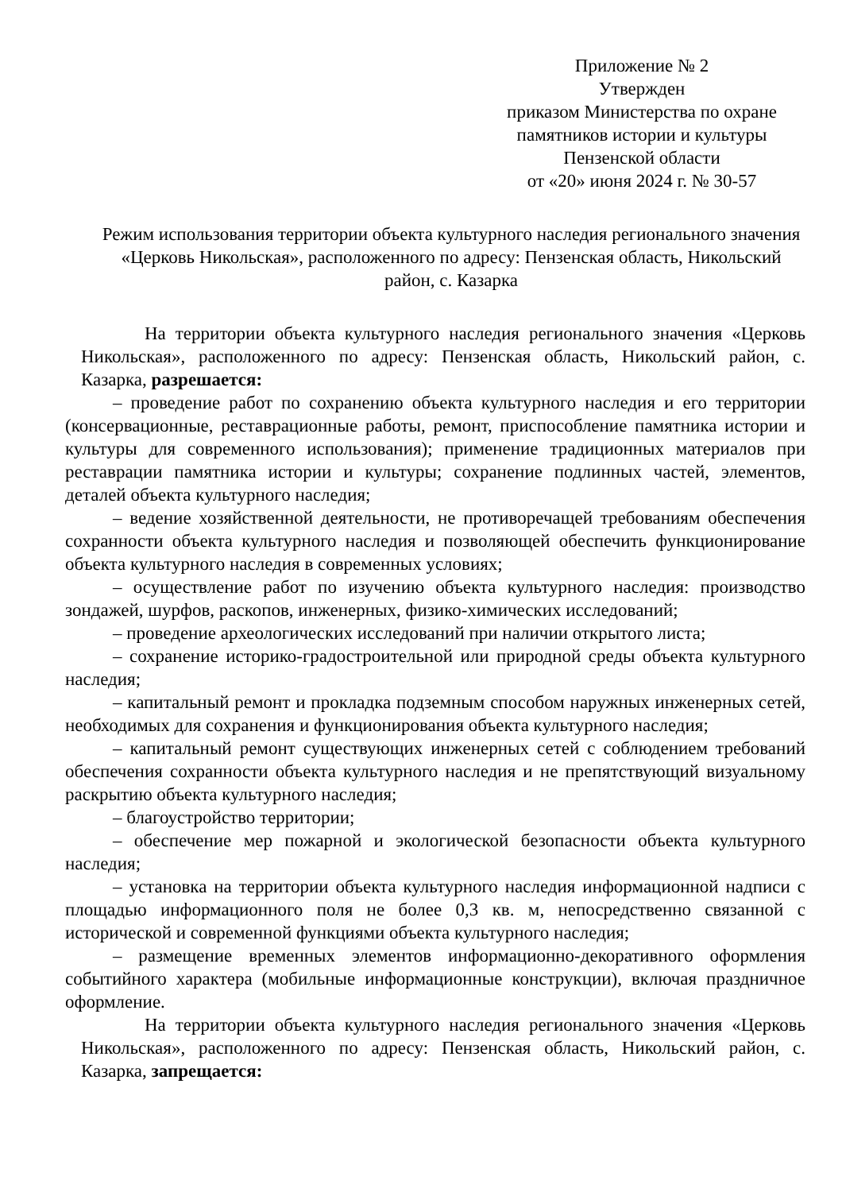Приложение № 2
Утвержден
приказом Министерства по охране памятников истории и культуры
Пензенской области
от «20» июня 2024 г. № 30-57
Режим использования территории объекта культурного наследия регионального значения «Церковь Никольская», расположенного по адресу: Пензенская область, Никольский район, с. Казарка
На территории объекта культурного наследия регионального значения «Церковь Никольская», расположенного по адресу: Пензенская область, Никольский район, с. Казарка, разрешается:
– проведение работ по сохранению объекта культурного наследия и его территории (консервационные, реставрационные работы, ремонт, приспособление памятника истории и культуры для современного использования); применение традиционных материалов при реставрации памятника истории и культуры; сохранение подлинных частей, элементов, деталей объекта культурного наследия;
– ведение хозяйственной деятельности, не противоречащей требованиям обеспечения сохранности объекта культурного наследия и позволяющей обеспечить функционирование объекта культурного наследия в современных условиях;
– осуществление работ по изучению объекта культурного наследия: производство зондажей, шурфов, раскопов, инженерных, физико-химических исследований;
– проведение археологических исследований при наличии открытого листа;
– сохранение историко-градостроительной или природной среды объекта культурного наследия;
– капитальный ремонт и прокладка подземным способом наружных инженерных сетей, необходимых для сохранения и функционирования объекта культурного наследия;
– капитальный ремонт существующих инженерных сетей с соблюдением требований обеспечения сохранности объекта культурного наследия и не препятствующий визуальному раскрытию объекта культурного наследия;
– благоустройство территории;
– обеспечение мер пожарной и экологической безопасности объекта культурного наследия;
– установка на территории объекта культурного наследия информационной надписи с площадью информационного поля не более 0,3 кв. м, непосредственно связанной с исторической и современной функциями объекта культурного наследия;
– размещение временных элементов информационно-декоративного оформления событийного характера (мобильные информационные конструкции), включая праздничное оформление.
На территории объекта культурного наследия регионального значения «Церковь Никольская», расположенного по адресу: Пензенская область, Никольский район, с. Казарка, запрещается: